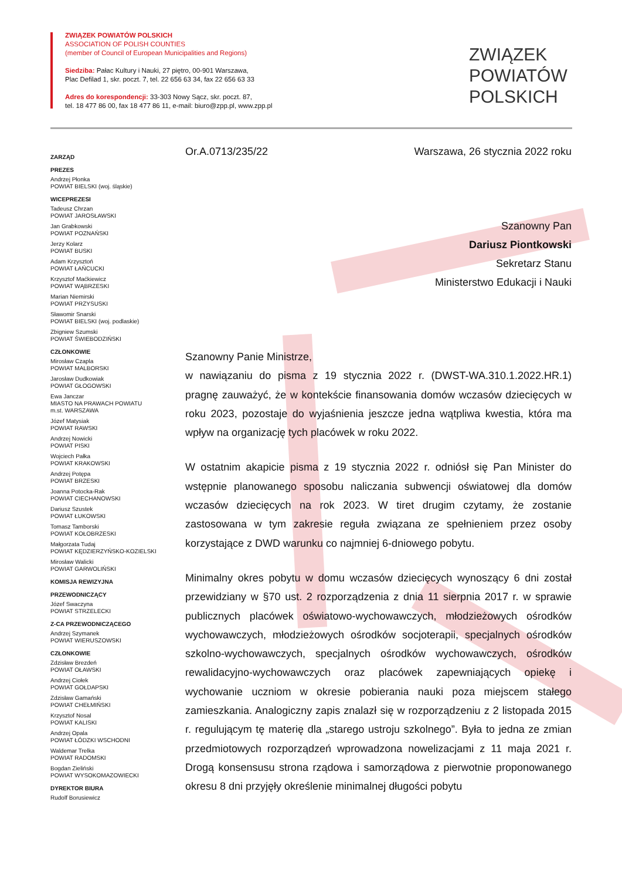ZWIĄZEK POWIATÓW POLSKICH
ASSOCIATION OF POLISH COUNTIES
(member of Council of European Municipalities and Regions)
Siedziba: Pałac Kultury i Nauki, 27 piętro, 00-901 Warszawa,
Plac Defilad 1, skr. poczt. 7, tel. 22 656 63 34, fax 22 656 63 33
Adres do korespondencji: 33-303 Nowy Sącz, skr. poczt. 87,
tel. 18 477 86 00, fax 18 477 86 11, e-mail: biuro@zpp.pl, www.zpp.pl
ZWIĄZEK
POWIATÓW
POLSKICH
ZARZĄD
PREZES
Andrzej Płonka
POWIAT BIELSKI (woj. śląskie)
WICEPREZESI
Tadeusz Chrzan
POWIAT JAROSŁAWSKI
Jan Grabkowski
POWIAT POZNAŃSKI
Jerzy Kolarz
POWIAT BUSKI
Adam Krzysztoń
POWIAT ŁAŃCUCKI
Krzysztof Maćkiewicz
POWIAT WĄBRZESKI
Marian Niemirski
POWIAT PRZYSUSKI
Sławomir Snarski
POWIAT BIELSKI (woj. podlaskie)
Zbigniew Szumski
POWIAT ŚWIEBODZIŃSKI
CZŁONKOWIE
Mirosław Czapla
POWIAT MALBORSKI
Jarosław Dudkowiak
POWIAT GŁOGOWSKI
Ewa Janczar
MIASTO NA PRAWACH POWIATU
m.st. WARSZAWA
Józef Matysiak
POWIAT RAWSKI
Andrzej Nowicki
POWIAT PISKI
Wojciech Pałka
POWIAT KRAKOWSKI
Andrzej Potępa
POWIAT BRZESKI
Joanna Potocka-Rak
POWIAT CIECHANOWSKI
Dariusz Szustek
POWIAT ŁUKOWSKI
Tomasz Tamborski
POWIAT KOŁOBRZESKI
Małgorzata Tudaj
POWIAT KĘDZIERZYŃSKO-KOZIELSKI
Mirosław Walicki
POWIAT GARWOLIŃSKI
KOMISJA REWIZYJNA
PRZEWODNICZĄCY
Józef Swaczyna
POWIAT STRZELECKI
Z-CA PRZEWODNICZĄCEGO
Andrzej Szymanek
POWIAT WIERUSZOWSKI
CZŁONKOWIE
Zdzisław Brezdeń
POWIAT OŁAWSKI
Andrzej Ciołek
POWIAT GOŁDAPSKI
Zdzisław Gamański
POWIAT CHEŁMIŃSKI
Krzysztof Nosal
POWIAT KALISKI
Andrzej Opala
POWIAT ŁÓDZKI WSCHODNI
Waldemar Trelka
POWIAT RADOMSKI
Bogdan Zieliński
POWIAT WYSOKOMAZOWIECKI
DYREKTOR BIURA
Rudolf Borusiewicz
Or.A.0713/235/22 Warszawa, 26 stycznia 2022 roku
Szanowny Pan
Dariusz Piontkowski
Sekretarz Stanu
Ministerstwo Edukacji i Nauki
Szanowny Panie Ministrze,
w nawiązaniu do pisma z 19 stycznia 2022 r. (DWST-WA.310.1.2022.HR.1) pragnę zauważyć, że w kontekście finansowania domów wczasów dziecięcych w roku 2023, pozostaje do wyjaśnienia jeszcze jedna wątpliwa kwestia, która ma wpływ na organizację tych placówek w roku 2022.
W ostatnim akapicie pisma z 19 stycznia 2022 r. odniósł się Pan Minister do wstępnie planowanego sposobu naliczania subwencji oświatowej dla domów wczasów dziecięcych na rok 2023. W tiret drugim czytamy, że zostanie zastosowana w tym zakresie reguła związana ze spełnieniem przez osoby korzystające z DWD warunku co najmniej 6-dniowego pobytu.
Minimalny okres pobytu w domu wczasów dziecięcych wynoszący 6 dni został przewidziany w §70 ust. 2 rozporządzenia z dnia 11 sierpnia 2017 r. w sprawie publicznych placówek oświatowo-wychowawczych, młodzieżowych ośrodków wychowawczych, młodzieżowych ośrodków socjoterapii, specjalnych ośrodków szkolno-wychowawczych, specjalnych ośrodków wychowawczych, ośrodków rewalidacyjno-wychowawczych oraz placówek zapewniających opiekę i wychowanie uczniom w okresie pobierania nauki poza miejscem stałego zamieszkania. Analogiczny zapis znalazł się w rozporządzeniu z 2 listopada 2015 r. regulującym tę materię dla „starego ustroju szkolnego”. Była to jedna ze zmian przedmiotowych rozporządzeń wprowadzona nowelizacjami z 11 maja 2021 r. Drogą konsensusu strona rządowa i samorządowa z pierwotnie proponowanego okresu 8 dni przyjęły określenie minimalnej długości pobytu